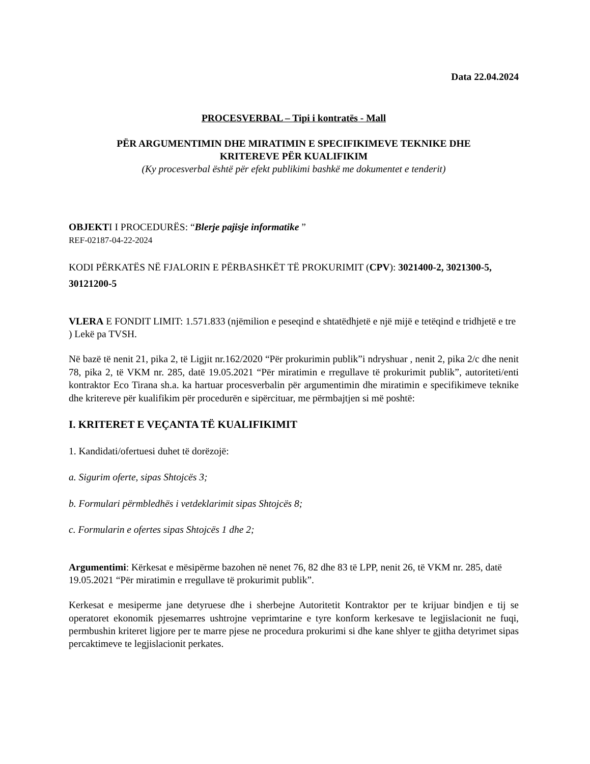Data 22.04.2024
PROCESVERBAL – Tipi i kontratës - Mall
PËR ARGUMENTIMIN DHE MIRATIMIN E SPECIFIKIMEVE TEKNIKE DHE
KRITEREVE PËR KUALIFIKIM
(Ky procesverbal është për efekt publikimi bashkë me dokumentet e tenderit)
OBJEKTI I PROCEDURËS: “Blerje pajisje informatike ”
REF-02187-04-22-2024
KODI PËRKATËS NË FJALORIN E PËRBASHKËT TË PROKURIMIT (CPV): 3021400-2, 3021300-5, 30121200-5
VLERA E FONDIT LIMIT: 1.571.833 (njëmilion e peseqind e shtatëdhjetë e një mijë e tetëqind e tridhjetë e tre ) Lekë pa TVSH.
Në bazë të nenit 21, pika 2, të Ligjit nr.162/2020 “Për prokurimin publik”i ndryshuar , nenit 2, pika 2/c dhe nenit 78, pika 2, të VKM nr. 285, datë 19.05.2021 “Për miratimin e rregullave të prokurimit publik”, autoriteti/enti kontraktor Eco Tirana sh.a. ka hartuar procesverbalin për argumentimin dhe miratimin e specifikimeve teknike dhe kritereve për kualifikim për procedurën e sipërcituar, me përmbajtjen si më poshtë:
I. KRITERET E VEÇANTA TË KUALIFIKIMIT
1. Kandidati/ofertuesi duhet të dorëzojë:
a. Sigurim oferte, sipas Shtojcës 3;
b. Formulari përmbledhës i vetdeklarimit sipas Shtojcës 8;
c. Formularin e ofertes sipas Shtojcës 1 dhe 2;
Argumentimi: Kërkesat e mësipërme bazohen në nenet 76, 82 dhe 83 të LPP, nenit 26, të VKM nr. 285, datë 19.05.2021 “Për miratimin e rregullave të prokurimit publik”.
Kerkesat e mesiperme jane detyruese dhe i sherbejne Autoritetit Kontraktor per te krijuar bindjen e tij se operatoret ekonomik pjesemarres ushtrojne veprimtarine e tyre konform kerkesave te legjislacionit ne fuqi, permbushin kriteret ligjore per te marre pjese ne procedura prokurimi si dhe kane shlyer te gjitha detyrimet sipas percaktimeve te legjislacionit perkates.